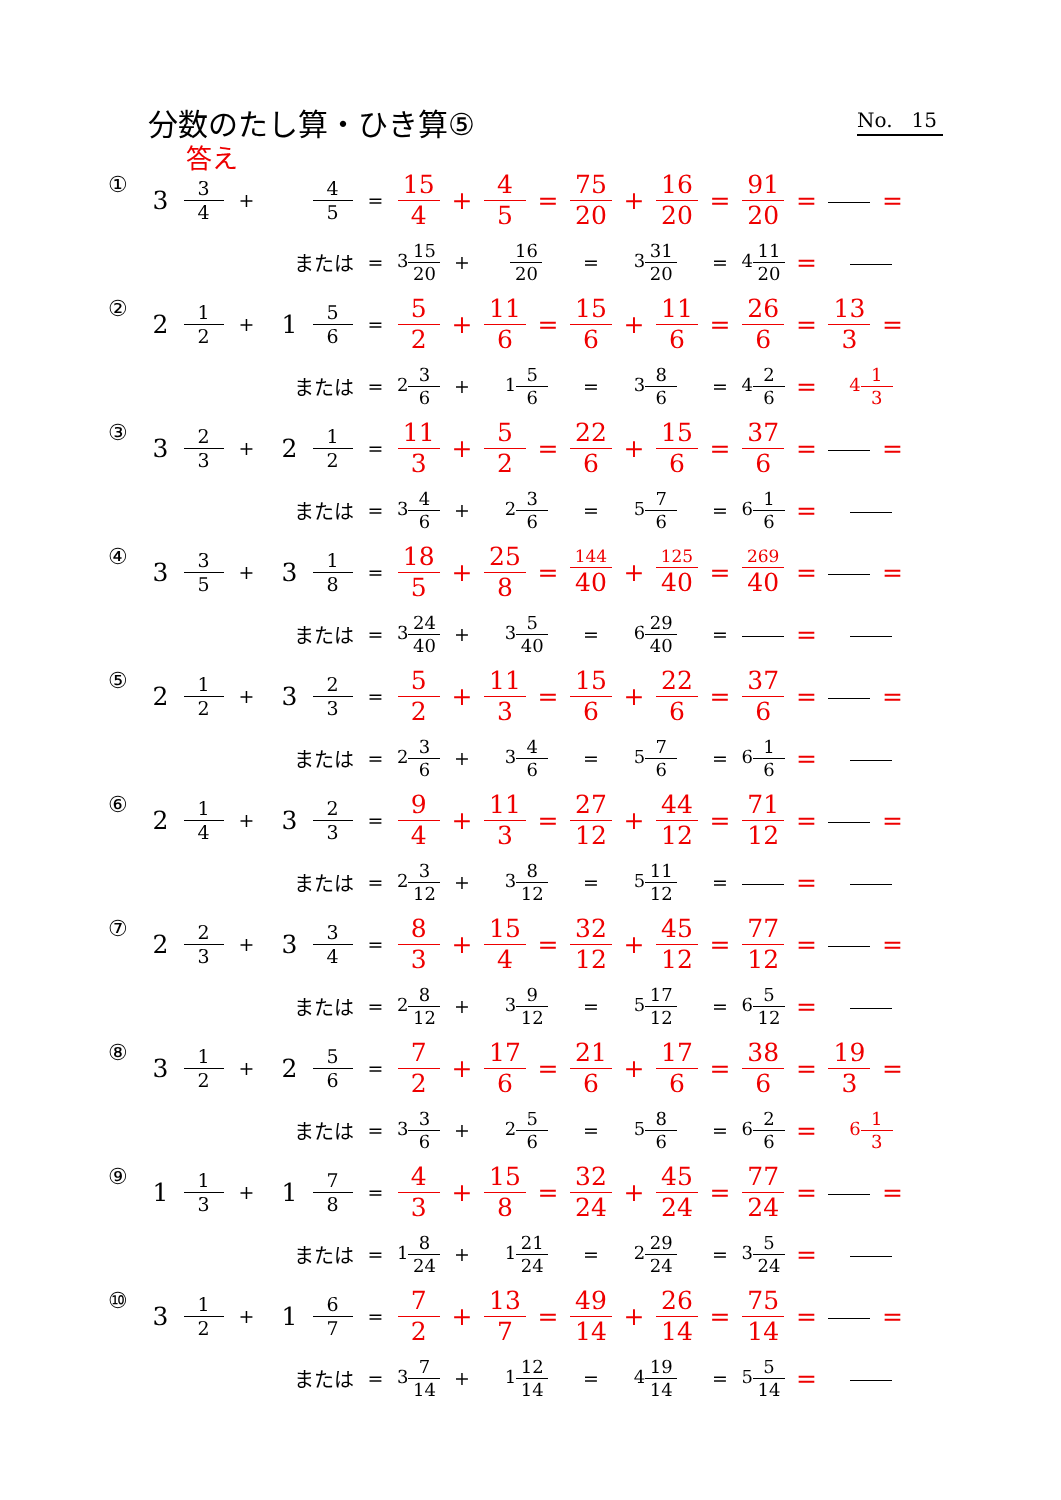分数のたし算・ひき算⑤
No. 15
答え
| ① | 3 | 3 4 | + | | 4 5 | = | 15 4 | + | 4 5 | = | 75 20 | + | 16 20 | = | 91 20 | = | | = |
| | | | または | | | = | 3 15 20 | + | 16 20 | | = | 3 31 20 | | = | 4 11 20 | = | | |
| ② | 2 | 1 2 | + | 1 | 5 6 | = | 5 2 | + | 11 6 | = | 15 6 | + | 11 6 | = | 26 6 | = | 13 3 | = |
| | | | または | | | = | 2 3 6 | + | 1 5 6 | | = | 3 8 6 | | = | 4 2 6 | = | 4 1 3 | |
| ③ | 3 | 2 3 | + | 2 | 1 2 | = | 11 3 | + | 5 2 | = | 22 6 | + | 15 6 | = | 37 6 | = | | = |
| | | | または | | | = | 3 4 6 | + | 2 3 6 | | = | 5 7 6 | | = | 6 1 6 | = | | |
| ④ | 3 | 3 5 | + | 3 | 1 8 | = | 18 5 | + | 25 8 | = | 144 40 | + | 125 40 | = | 269 40 | = | | = |
| | | | または | | | = | 3 24 40 | + | 3 5 40 | | = | 6 29 40 | | = | | = | | |
| ⑤ | 2 | 1 2 | + | 3 | 2 3 | = | 5 2 | + | 11 3 | = | 15 6 | + | 22 6 | = | 37 6 | = | | = |
| | | | または | | | = | 2 3 6 | + | 3 4 6 | | = | 5 7 6 | | = | 6 1 6 | = | | |
| ⑥ | 2 | 1 4 | + | 3 | 2 3 | = | 9 4 | + | 11 3 | = | 27 12 | + | 44 12 | = | 71 12 | = | | = |
| | | | または | | | = | 2 3 12 | + | 3 8 12 | | = | 5 11 12 | | = | | = | | |
| ⑦ | 2 | 2 3 | + | 3 | 3 4 | = | 8 3 | + | 15 4 | = | 32 12 | + | 45 12 | = | 77 12 | = | | = |
| | | | または | | | = | 2 8 12 | + | 3 9 12 | | = | 5 17 12 | | = | 6 5 12 | = | | |
| ⑧ | 3 | 1 2 | + | 2 | 5 6 | = | 7 2 | + | 17 6 | = | 21 6 | + | 17 6 | = | 38 6 | = | 19 3 | = |
| | | | または | | | = | 3 3 6 | + | 2 5 6 | | = | 5 8 6 | | = | 6 2 6 | = | 6 1 3 | |
| ⑨ | 1 | 1 3 | + | 1 | 7 8 | = | 4 3 | + | 15 8 | = | 32 24 | + | 45 24 | = | 77 24 | = | | = |
| | | | または | | | = | 1 8 24 | + | 1 21 24 | | = | 2 29 24 | | = | 3 5 24 | = | | |
| ⑩ | 3 | 1 2 | + | 1 | 6 7 | = | 7 2 | + | 13 7 | = | 49 14 | + | 26 14 | = | 75 14 | = | | = |
| | | | または | | | = | 3 7 14 | + | 1 12 14 | | = | 4 19 14 | | = | 5 5 14 | = | | |